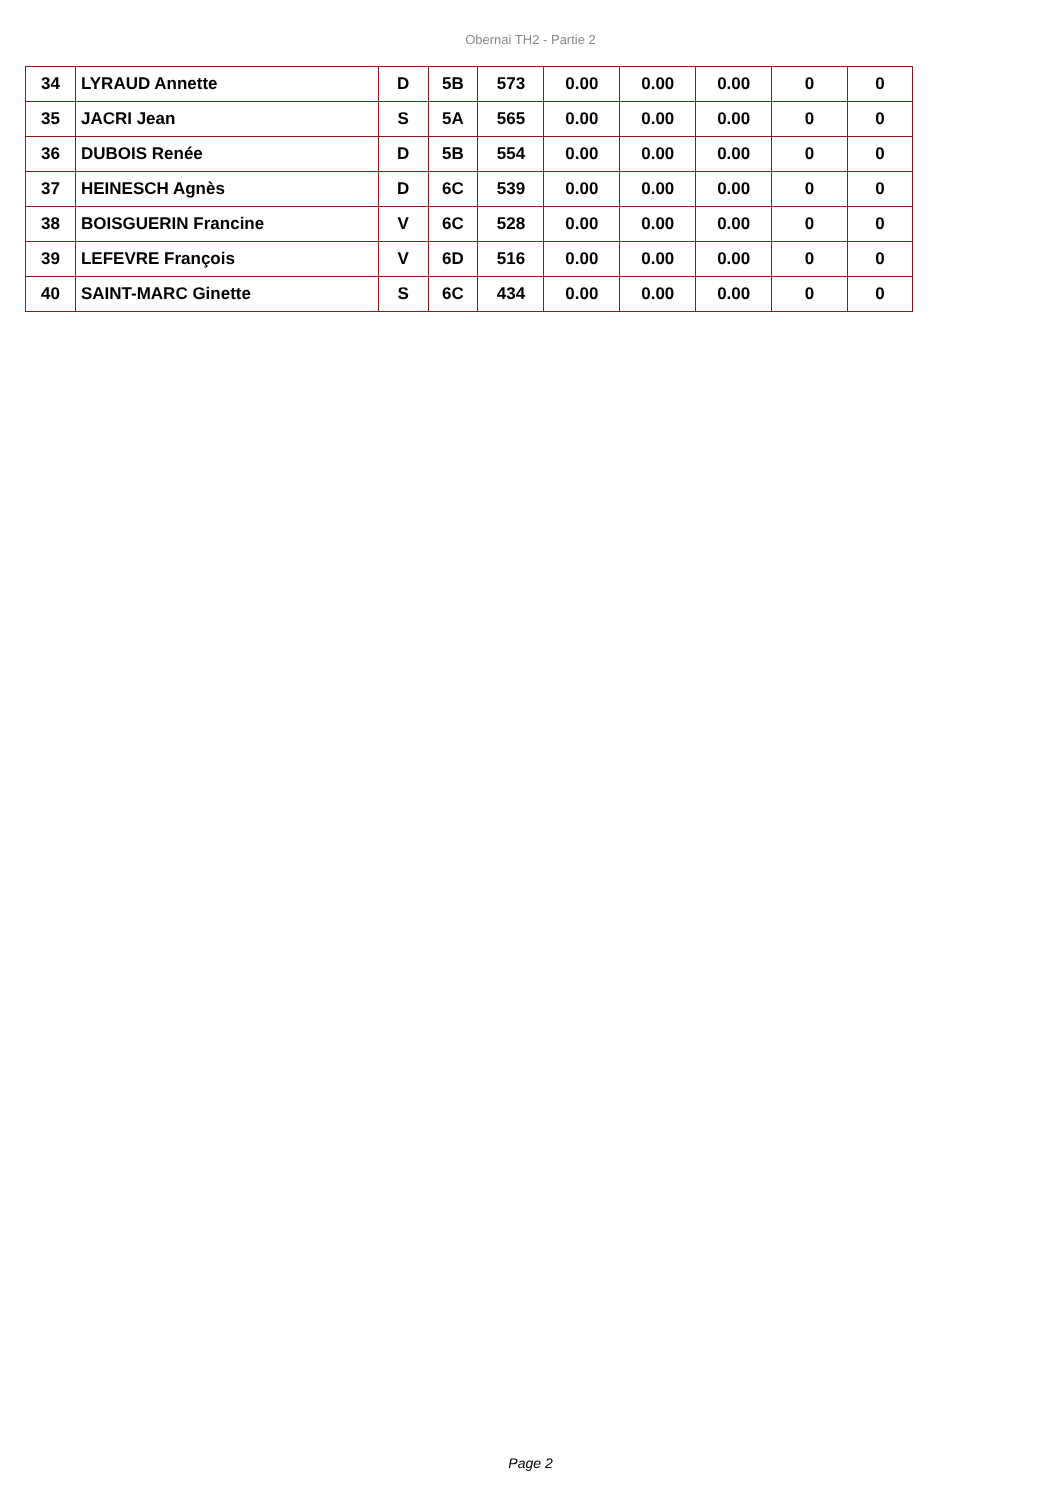Obernai TH2 - Partie 2
| 34 | LYRAUD Annette | D | 5B | 573 | 0.00 | 0.00 | 0.00 | 0 | 0 |
| 35 | JACRI Jean | S | 5A | 565 | 0.00 | 0.00 | 0.00 | 0 | 0 |
| 36 | DUBOIS Renée | D | 5B | 554 | 0.00 | 0.00 | 0.00 | 0 | 0 |
| 37 | HEINESCH Agnès | D | 6C | 539 | 0.00 | 0.00 | 0.00 | 0 | 0 |
| 38 | BOISGUERIN Francine | V | 6C | 528 | 0.00 | 0.00 | 0.00 | 0 | 0 |
| 39 | LEFEVRE François | V | 6D | 516 | 0.00 | 0.00 | 0.00 | 0 | 0 |
| 40 | SAINT-MARC Ginette | S | 6C | 434 | 0.00 | 0.00 | 0.00 | 0 | 0 |
Page 2